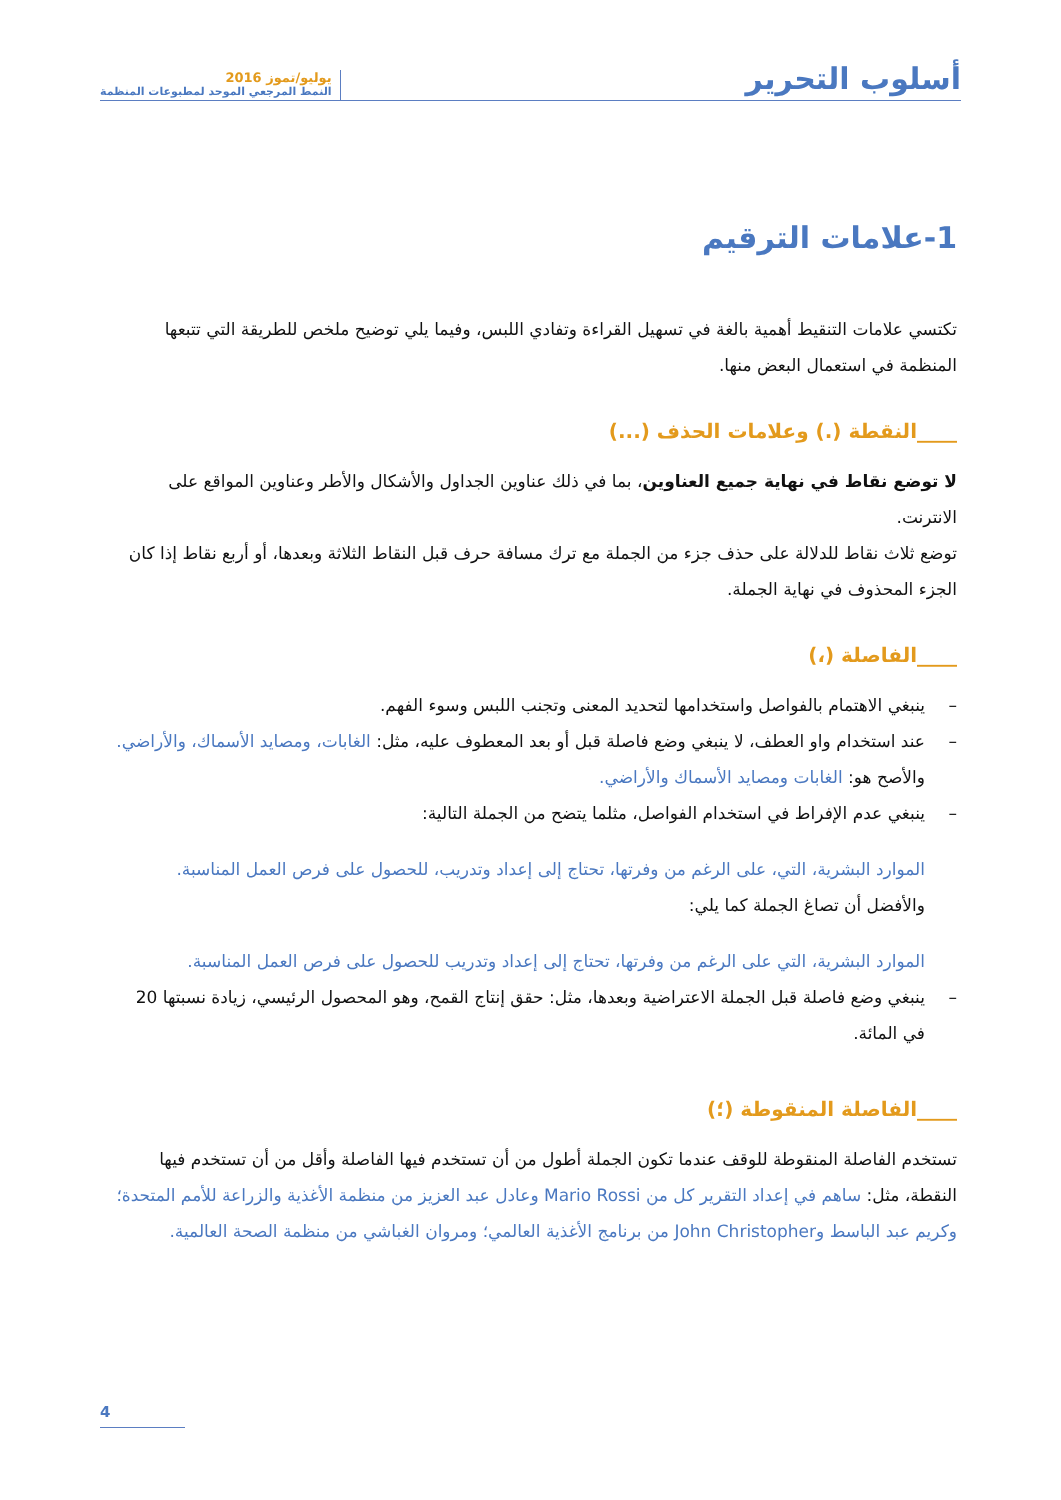أسلوب التحرير
يوليو/تموز 2016
النمط المرجعي الموحد لمطبوعات المنظمة
1-علامات الترقيم
تكتسي علامات التنقيط أهمية بالغة في تسهيل القراءة وتفادي اللبس، وفيما يلي توضيح ملخص للطريقة التي تتبعها المنظمة في استعمال البعض منها.
____النقطة (.) وعلامات الحذف (...)
لا توضع نقاط في نهاية جميع العناوين، بما في ذلك عناوين الجداول والأشكال والأطر وعناوين المواقع على الانترنت.
توضع ثلاث نقاط للدلالة على حذف جزء من الجملة مع ترك مسافة حرف قبل النقاط الثلاثة وبعدها، أو أربع نقاط إذا كان الجزء المحذوف في نهاية الجملة.
____الفاصلة (،)
– ينبغي الاهتمام بالفواصل واستخدامها لتحديد المعنى وتجنب اللبس وسوء الفهم.
– عند استخدام واو العطف، لا ينبغي وضع فاصلة قبل أو بعد المعطوف عليه، مثل: الغابات، ومصايد الأسماك، والأراضي. والأصح هو: الغابات ومصايد الأسماك والأراضي.
– ينبغي عدم الإفراط في استخدام الفواصل، مثلما يتضح من الجملة التالية:
الموارد البشرية، التي، على الرغم من وفرتها، تحتاج إلى إعداد وتدريب، للحصول على فرص العمل المناسبة.
والأفضل أن تصاغ الجملة كما يلي:
الموارد البشرية، التي على الرغم من وفرتها، تحتاج إلى إعداد وتدريب للحصول على فرص العمل المناسبة.
– ينبغي وضع فاصلة قبل الجملة الاعتراضية وبعدها، مثل: حقق إنتاج القمح، وهو المحصول الرئيسي، زيادة نسبتها 20 في المائة.
____الفاصلة المنقوطة (؛)
تستخدم الفاصلة المنقوطة للوقف عندما تكون الجملة أطول من أن تستخدم فيها الفاصلة وأقل من أن تستخدم فيها النقطة، مثل: ساهم في إعداد التقرير كل من Mario Rossi وعادل عبد العزيز من منظمة الأغذية والزراعة للأمم المتحدة؛ وكريم عبد الباسط وJohn Christopher من برنامج الأغذية العالمي؛ ومروان الغباشي من منظمة الصحة العالمية.
4